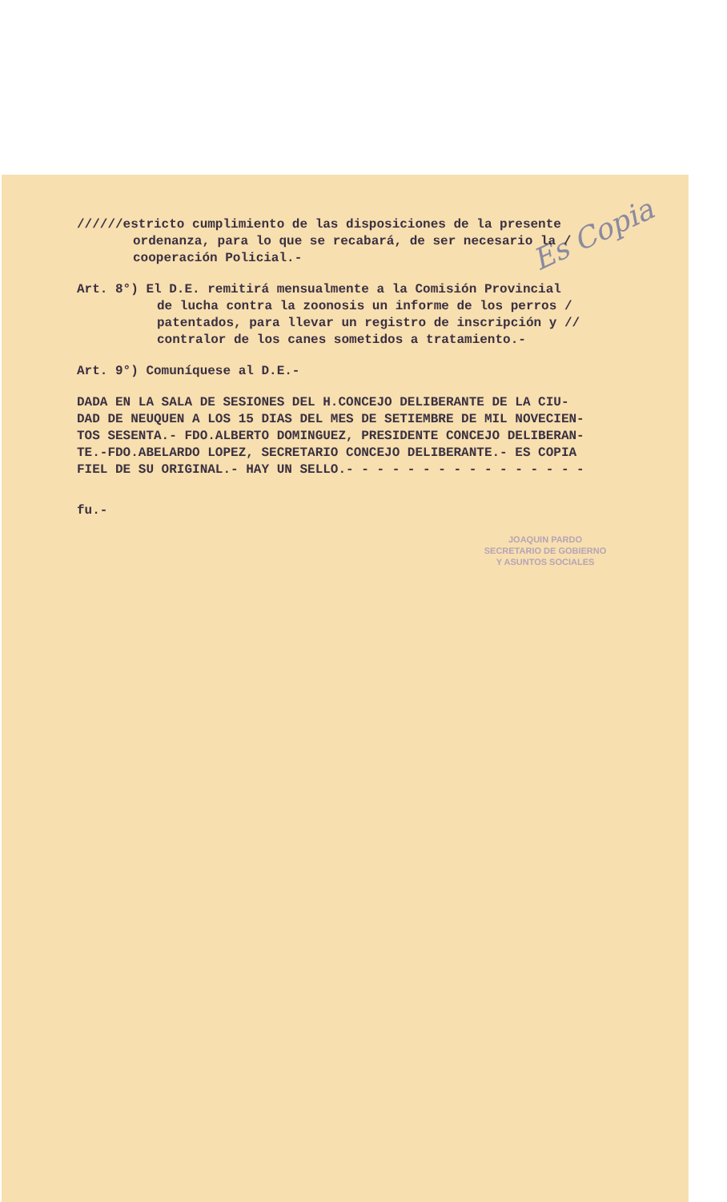Es Copia
//////estricto cumplimiento de las disposiciones de la presente
ordenanza, para lo que se recabará, de ser necesario la /
cooperación Policial.-
Art. 8°) El D.E. remitirá mensualmente a la Comisión Provincial
de lucha contra la zoonosis un informe de los perros /
patentados, para llevar un registro de inscripción y //
contralor de los canes sometidos a tratamiento.-
Art. 9°) Comuníquese al D.E.-
DADA EN LA SALA DE SESIONES DEL H.CONCEJO DELIBERANTE DE LA CIU-
DAD DE NEUQUEN A LOS 15 DIAS DEL MES DE SETIEMBRE DE MIL NOVECIEN-
TOS SESENTA.- FDO.ALBERTO DOMINGUEZ, PRESIDENTE CONCEJO DELIBERAN-
TE.-FDO.ABELARDO LOPEZ, SECRETARIO CONCEJO DELIBERANTE.- ES COPIA
FIEL DE SU ORIGINAL.- HAY UN SELLO.- - - - - - - - - - - - - - - -
fu.-
JOAQUIN PARDO
SECRETARIO DE GOBIERNO
Y ASUNTOS SOCIALES